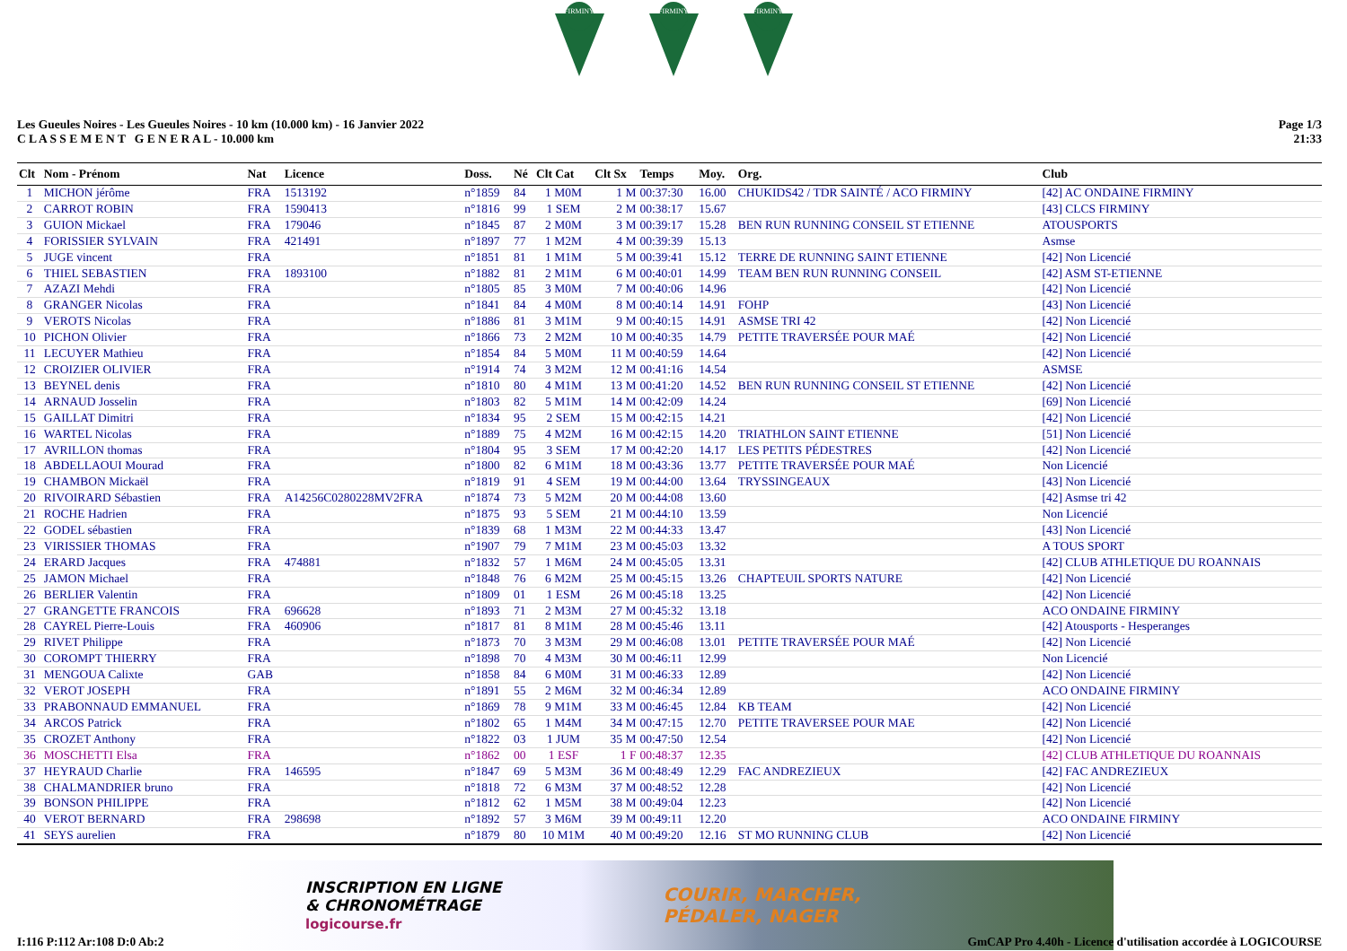FIRMINY
FIRMINY
FIRMINY
Les Gueules Noires - Les Gueules Noires - 10 km (10.000 km) - 16 Janvier 2022
C L A S S E M E N T G E N E R A L - 10.000 km
Page 1/3
21:33
| Clt | Nom - Prénom | Nat | Licence | Doss. | Né | Clt Cat | Clt Sx | Temps | Moy. | Org. | Club |
| --- | --- | --- | --- | --- | --- | --- | --- | --- | --- | --- | --- |
| 1 | MICHON jérôme | FRA | 1513192 | n°1859 | 84 | 1 M0M | 1 M | 00:37:30 | 16.00 | CHUKIDS42 / TDR SAINTÉ / ACO FIRMINY | [42] AC ONDAINE FIRMINY |
| 2 | CARROT ROBIN | FRA | 1590413 | n°1816 | 99 | 1 SEM | 2 M | 00:38:17 | 15.67 | | [43] CLCS FIRMINY |
| 3 | GUION Mickael | FRA | 179046 | n°1845 | 87 | 2 M0M | 3 M | 00:39:17 | 15.28 | BEN RUN RUNNING CONSEIL ST ETIENNE | ATOUSPORTS |
| 4 | FORISSIER SYLVAIN | FRA | 421491 | n°1897 | 77 | 1 M2M | 4 M | 00:39:39 | 15.13 | | Asmse |
| 5 | JUGE vincent | FRA | | n°1851 | 81 | 1 M1M | 5 M | 00:39:41 | 15.12 | TERRE DE RUNNING SAINT ETIENNE | [42] Non Licencié |
| 6 | THIEL SEBASTIEN | FRA | 1893100 | n°1882 | 81 | 2 M1M | 6 M | 00:40:01 | 14.99 | TEAM BEN RUN RUNNING CONSEIL | [42] ASM ST-ETIENNE |
| 7 | AZAZI Mehdi | FRA | | n°1805 | 85 | 3 M0M | 7 M | 00:40:06 | 14.96 | | [42] Non Licencié |
| 8 | GRANGER Nicolas | FRA | | n°1841 | 84 | 4 M0M | 8 M | 00:40:14 | 14.91 | FOHP | [43] Non Licencié |
| 9 | VEROTS Nicolas | FRA | | n°1886 | 81 | 3 M1M | 9 M | 00:40:15 | 14.91 | ASMSE TRI 42 | [42] Non Licencié |
| 10 | PICHON Olivier | FRA | | n°1866 | 73 | 2 M2M | 10 M | 00:40:35 | 14.79 | PETITE TRAVERSÉE POUR MAÉ | [42] Non Licencié |
| 11 | LECUYER Mathieu | FRA | | n°1854 | 84 | 5 M0M | 11 M | 00:40:59 | 14.64 | | [42] Non Licencié |
| 12 | CROIZIER OLIVIER | FRA | | n°1914 | 74 | 3 M2M | 12 M | 00:41:16 | 14.54 | | ASMSE |
| 13 | BEYNEL denis | FRA | | n°1810 | 80 | 4 M1M | 13 M | 00:41:20 | 14.52 | BEN RUN RUNNING CONSEIL ST ETIENNE | [42] Non Licencié |
| 14 | ARNAUD Josselin | FRA | | n°1803 | 82 | 5 M1M | 14 M | 00:42:09 | 14.24 | | [69] Non Licencié |
| 15 | GAILLAT Dimitri | FRA | | n°1834 | 95 | 2 SEM | 15 M | 00:42:15 | 14.21 | | [42] Non Licencié |
| 16 | WARTEL Nicolas | FRA | | n°1889 | 75 | 4 M2M | 16 M | 00:42:15 | 14.20 | TRIATHLON SAINT ETIENNE | [51] Non Licencié |
| 17 | AVRILLON thomas | FRA | | n°1804 | 95 | 3 SEM | 17 M | 00:42:20 | 14.17 | LES PETITS PÉDESTRES | [42] Non Licencié |
| 18 | ABDELLAOUI Mourad | FRA | | n°1800 | 82 | 6 M1M | 18 M | 00:43:36 | 13.77 | PETITE TRAVERSÉE POUR MAÉ | Non Licencié |
| 19 | CHAMBON Mickaël | FRA | | n°1819 | 91 | 4 SEM | 19 M | 00:44:00 | 13.64 | TRYSSINGEAUX | [43] Non Licencié |
| 20 | RIVOIRARD Sébastien | FRA | A14256C0280228MV2FRA | n°1874 | 73 | 5 M2M | 20 M | 00:44:08 | 13.60 | | [42] Asmse tri 42 |
| 21 | ROCHE Hadrien | FRA | | n°1875 | 93 | 5 SEM | 21 M | 00:44:10 | 13.59 | | Non Licencié |
| 22 | GODEL sébastien | FRA | | n°1839 | 68 | 1 M3M | 22 M | 00:44:33 | 13.47 | | [43] Non Licencié |
| 23 | VIRISSIER THOMAS | FRA | | n°1907 | 79 | 7 M1M | 23 M | 00:45:03 | 13.32 | | A TOUS SPORT |
| 24 | ERARD Jacques | FRA | 474881 | n°1832 | 57 | 1 M6M | 24 M | 00:45:05 | 13.31 | | [42] CLUB ATHLETIQUE DU ROANNAIS |
| 25 | JAMON Michael | FRA | | n°1848 | 76 | 6 M2M | 25 M | 00:45:15 | 13.26 | CHAPTEUIL SPORTS NATURE | [42] Non Licencié |
| 26 | BERLIER Valentin | FRA | | n°1809 | 01 | 1 ESM | 26 M | 00:45:18 | 13.25 | | [42] Non Licencié |
| 27 | GRANGETTE FRANCOIS | FRA | 696628 | n°1893 | 71 | 2 M3M | 27 M | 00:45:32 | 13.18 | | ACO ONDAINE FIRMINY |
| 28 | CAYREL Pierre-Louis | FRA | 460906 | n°1817 | 81 | 8 M1M | 28 M | 00:45:46 | 13.11 | | [42] Atousports - Hesperanges |
| 29 | RIVET Philippe | FRA | | n°1873 | 70 | 3 M3M | 29 M | 00:46:08 | 13.01 | PETITE TRAVERSÉE POUR MAÉ | [42] Non Licencié |
| 30 | COROMPT THIERRY | FRA | | n°1898 | 70 | 4 M3M | 30 M | 00:46:11 | 12.99 | | Non Licencié |
| 31 | MENGOUA Calixte | GAB | | n°1858 | 84 | 6 M0M | 31 M | 00:46:33 | 12.89 | | [42] Non Licencié |
| 32 | VEROT JOSEPH | FRA | | n°1891 | 55 | 2 M6M | 32 M | 00:46:34 | 12.89 | | ACO ONDAINE FIRMINY |
| 33 | PRABONNAUD EMMANUEL | FRA | | n°1869 | 78 | 9 M1M | 33 M | 00:46:45 | 12.84 | KB TEAM | [42] Non Licencié |
| 34 | ARCOS Patrick | FRA | | n°1802 | 65 | 1 M4M | 34 M | 00:47:15 | 12.70 | PETITE TRAVERSEE POUR MAE | [42] Non Licencié |
| 35 | CROZET Anthony | FRA | | n°1822 | 03 | 1 JUM | 35 M | 00:47:50 | 12.54 | | [42] Non Licencié |
| 36 | MOSCHETTI Elsa | FRA | | n°1862 | 00 | 1 ESF | 1 F | 00:48:37 | 12.35 | | [42] CLUB ATHLETIQUE DU ROANNAIS |
| 37 | HEYRAUD Charlie | FRA | 146595 | n°1847 | 69 | 5 M3M | 36 M | 00:48:49 | 12.29 | FAC ANDREZIEUX | [42] FAC ANDREZIEUX |
| 38 | CHALMANDRIER bruno | FRA | | n°1818 | 72 | 6 M3M | 37 M | 00:48:52 | 12.28 | | [42] Non Licencié |
| 39 | BONSON PHILIPPE | FRA | | n°1812 | 62 | 1 M5M | 38 M | 00:49:04 | 12.23 | | [42] Non Licencié |
| 40 | VEROT BERNARD | FRA | 298698 | n°1892 | 57 | 3 M6M | 39 M | 00:49:11 | 12.20 | | ACO ONDAINE FIRMINY |
| 41 | SEYS aurelien | FRA | | n°1879 | 80 | 10 M1M | 40 M | 00:49:20 | 12.16 | ST MO RUNNING CLUB | [42] Non Licencié |
INSCRIPTION EN LIGNE
& CHRONOMÉTRAGE
logicourse.fr
COURIR, MARCHER,
PÉDALER, NAGER
I:116 P:112 Ar:108 D:0 Ab:2 GmCAP Pro 4.40h - Licence d'utilisation accordée à LOGICOURSE